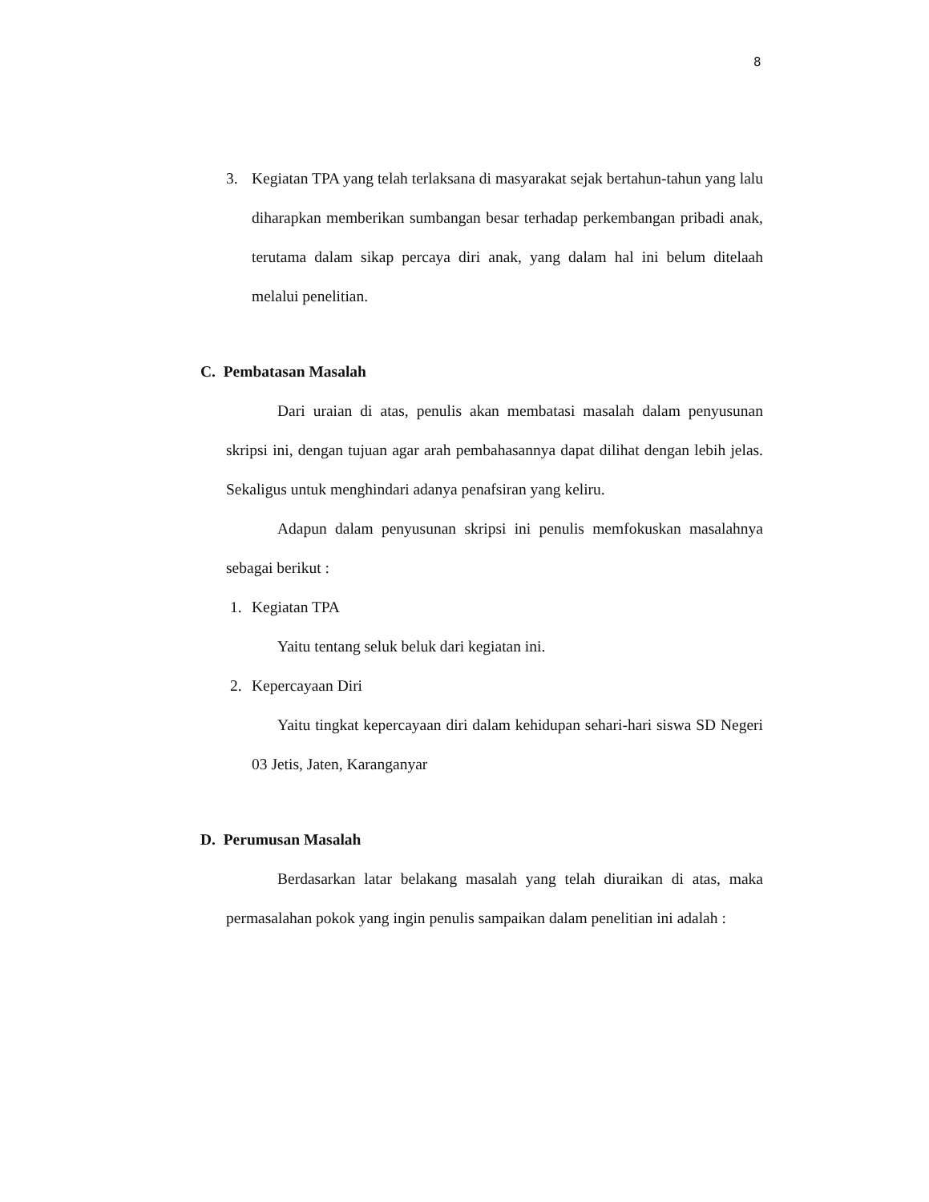8
3. Kegiatan TPA yang telah terlaksana di masyarakat sejak bertahun-tahun yang lalu diharapkan memberikan sumbangan besar terhadap perkembangan pribadi anak, terutama dalam sikap percaya diri anak, yang dalam hal ini belum ditelaah melalui penelitian.
C. Pembatasan Masalah
Dari uraian di atas, penulis akan membatasi masalah dalam penyusunan skripsi ini, dengan tujuan agar arah pembahasannya dapat dilihat dengan lebih jelas. Sekaligus untuk menghindari adanya penafsiran yang keliru.
Adapun dalam penyusunan skripsi ini penulis memfokuskan masalahnya sebagai berikut :
1. Kegiatan TPA
Yaitu tentang seluk beluk dari kegiatan ini.
2. Kepercayaan Diri
Yaitu tingkat kepercayaan diri dalam kehidupan sehari-hari siswa SD Negeri 03 Jetis, Jaten, Karanganyar
D. Perumusan Masalah
Berdasarkan latar belakang masalah yang telah diuraikan di atas, maka permasalahan pokok yang ingin penulis sampaikan dalam penelitian ini adalah :